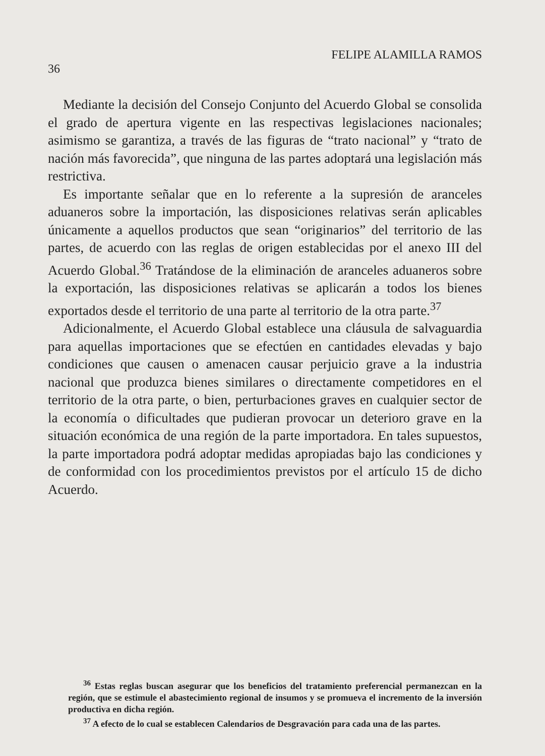36 FELIPE ALAMILLA RAMOS
Mediante la decisión del Consejo Conjunto del Acuerdo Global se consolida el grado de apertura vigente en las respectivas legislaciones nacionales; asimismo se garantiza, a través de las figuras de “trato nacional” y “trato de nación más favorecida”, que ninguna de las partes adoptará una legislación más restrictiva.
Es importante señalar que en lo referente a la supresión de aranceles aduaneros sobre la importación, las disposiciones relativas serán aplicables únicamente a aquellos productos que sean “originarios” del territorio de las partes, de acuerdo con las reglas de origen establecidas por el anexo III del Acuerdo Global.<sup>36</sup> Tratándose de la eliminación de aranceles aduaneros sobre la exportación, las disposiciones relativas se aplicarán a todos los bienes exportados desde el territorio de una parte al territorio de la otra parte.<sup>37</sup>
Adicionalmente, el Acuerdo Global establece una cláusula de salvaguardia para aquellas importaciones que se efectúen en cantidades elevadas y bajo condiciones que causen o amenacen causar perjuicio grave a la industria nacional que produzca bienes similares o directamente competidores en el territorio de la otra parte, o bien, perturbaciones graves en cualquier sector de la economía o dificultades que pudieran provocar un deterioro grave en la situación económica de una región de la parte importadora. En tales supuestos, la parte importadora podrá adoptar medidas apropiadas bajo las condiciones y de conformidad con los procedimientos previstos por el artículo 15 de dicho Acuerdo.
<sup>36</sup> Estas reglas buscan asegurar que los beneficios del tratamiento preferencial permanezcan en la región, que se estimule el abastecimiento regional de insumos y se promueva el incremento de la inversión productiva en dicha región.
<sup>37</sup> A efecto de lo cual se establecen Calendarios de Desgravación para cada una de las partes.